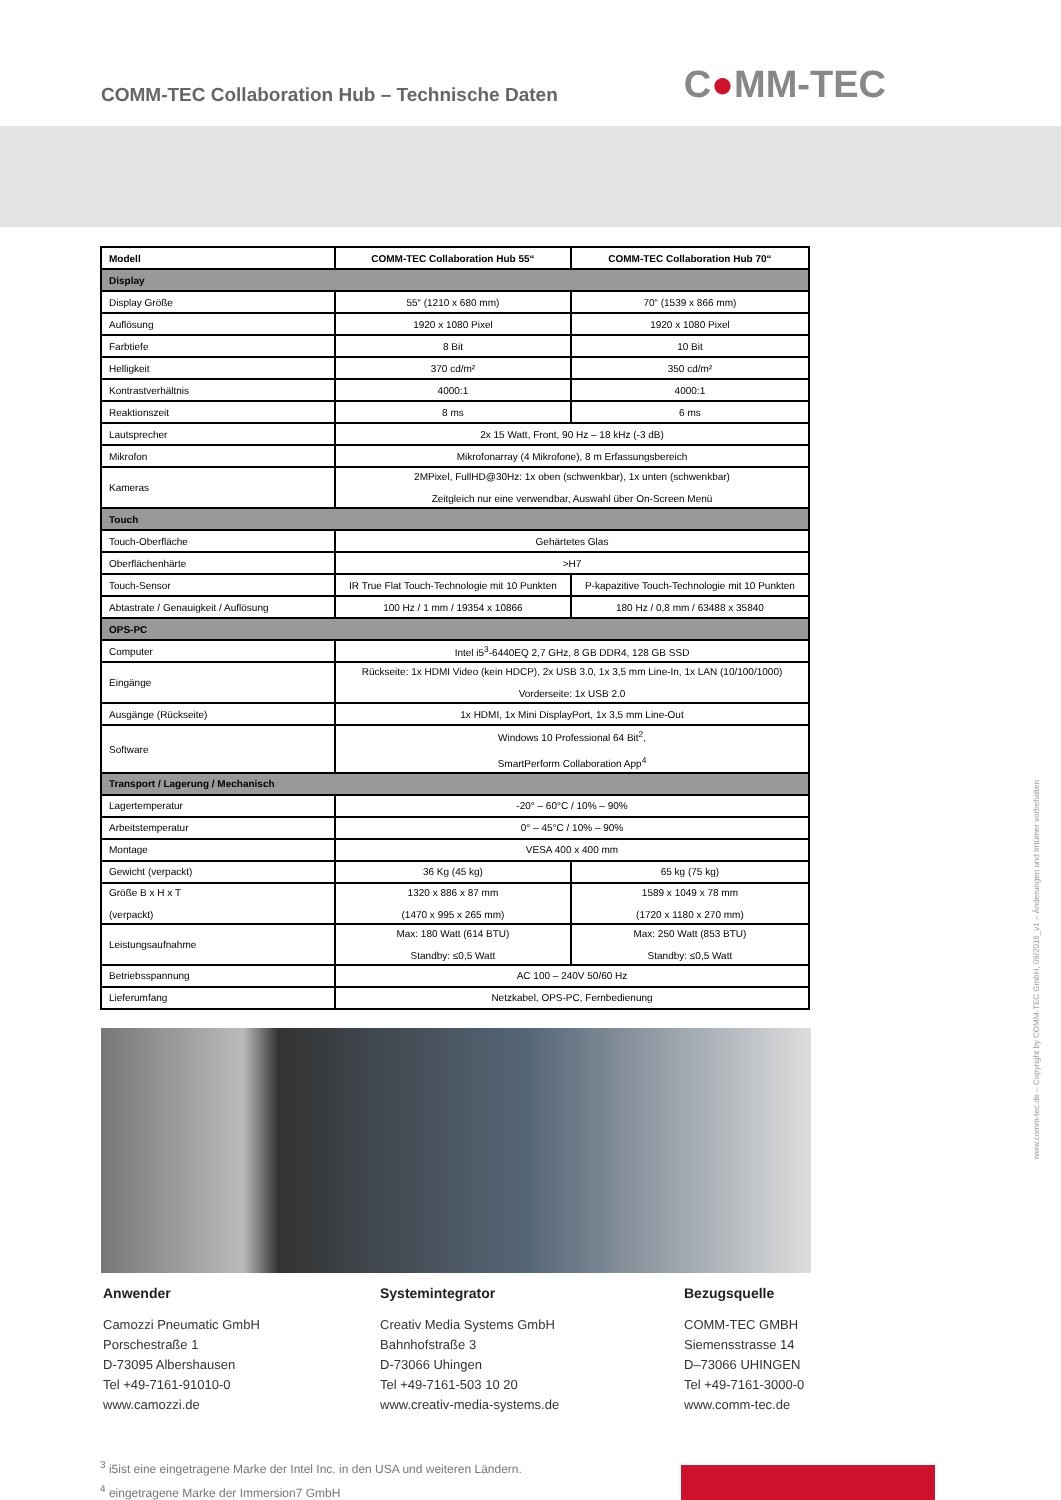COMM-TEC Collaboration Hub – Technische Daten
C●MM-TEC
| Modell | COMM-TEC Collaboration Hub 55“ | COMM-TEC Collaboration Hub 70“ |
| --- | --- | --- |
| Display | | |
| Display Größe | 55“ (1210 x 680 mm) | 70“ (1539 x 866 mm) |
| Auflösung | 1920 x 1080 Pixel | 1920 x 1080 Pixel |
| Farbtiefe | 8 Bit | 10 Bit |
| Helligkeit | 370 cd/m² | 350 cd/m² |
| Kontrastverhältnis | 4000:1 | 4000:1 |
| Reaktionszeit | 8 ms | 6 ms |
| Lautsprecher | 2x 15 Watt, Front, 90 Hz – 18 kHz (-3 dB) | |
| Mikrofon | Mikrofonarray (4 Mikrofone), 8 m Erfassungsbereich | |
| Kameras | 2MPixel, FullHD@30Hz: 1x oben (schwenkbar), 1x unten (schwenkbar) Zeitgleich nur eine verwendbar, Auswahl über On-Screen Menü | |
| Touch | | |
| Touch-Oberfläche | Gehärtetes Glas | |
| Oberflächenhärte | >H7 | |
| Touch-Sensor | IR True Flat Touch-Technologie mit 10 Punkten | P-kapazitive Touch-Technologie mit 10 Punkten |
| Abtastrate / Genauigkeit / Auflösung | 100 Hz / 1 mm / 19354 x 10866 | 180 Hz / 0,8 mm / 63488 x 35840 |
| OPS-PC | | |
| Computer | Intel i5<sup>3</sup>-6440EQ 2,7 GHz, 8 GB DDR4, 128 GB SSD | |
| Eingänge | Rückseite: 1x HDMI Video (kein HDCP), 2x USB 3.0, 1x 3,5 mm Line-In, 1x LAN (10/100/1000) Vorderseite: 1x USB 2.0 | |
| Ausgänge (Rückseite) | 1x HDMI, 1x Mini DisplayPort, 1x 3,5 mm Line-Out | |
| Software | Windows 10 Professional 64 Bit<sup>2</sup>, SmartPerform Collaboration App<sup>4</sup> | |
| Transport / Lagerung / Mechanisch | | |
| Lagertemperatur | -20° – 60°C / 10% – 90% | |
| Arbeitstemperatur | 0° – 45°C / 10% – 90% | |
| Montage | VESA 400 x 400 mm | |
| Gewicht (verpackt) | 36 Kg (45 kg) | 65 kg (75 kg) |
| Größe B x H x T (verpackt) | 1320 x 886 x 87 mm (1470 x 995 x 265 mm) | 1589 x 1049 x 78 mm (1720 x 1180 x 270 mm) |
| Leistungsaufnahme | Max: 180 Watt (614 BTU) Standby: ≤0,5 Watt | Max: 250 Watt (853 BTU) Standby: ≤0,5 Watt |
| Betriebsspannung | AC 100 – 240V 50/60 Hz | |
| Lieferumfang | Netzkabel, OPS-PC, Fernbedienung | |
Anwender
Camozzi Pneumatic GmbH
Porschestraße 1
D-73095 Albershausen
Tel +49-7161-91010-0
www.camozzi.de
Systemintegrator
Creativ Media Systems GmbH
Bahnhofstraße 3
D-73066 Uhingen
Tel +49-7161-503 10 20
www.creativ-media-systems.de
Bezugsquelle
COMM-TEC GMBH
Siemensstrasse 14
D–73066 UHINGEN
Tel +49-7161-3000-0
www.comm-tec.de
<sup>3</sup> i5ist eine eingetragene Marke der Intel Inc. in den USA und weiteren Ländern.
<sup>4</sup> eingetragene Marke der Immersion7 GmbH
www.comm-tec.de – Copyright by COMM-TEC GmbH, 09/2016_v1 – Änderungen und Irrtümer vorbehalten